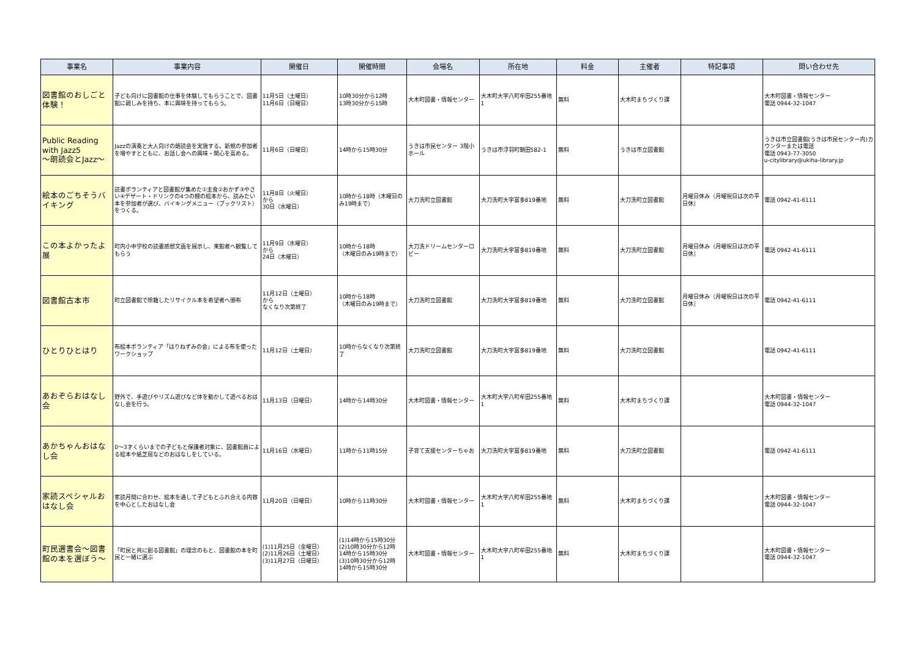| 事業名 | 事業内容 | 開催日 | 開催時間 | 会場名 | 所在地 | 料金 | 主催者 | 特記事項 | 問い合わせ先 |
| --- | --- | --- | --- | --- | --- | --- | --- | --- | --- |
| 図書館のおしごと体験！ | 子ども向けに図書館の仕事を体験してもらうことで、図書館に親しみを持ち、本に興味を持ってもらう。 | 11月5日（土曜日） 11月6日（日曜日） | 10時30分から12時 13時30分から15時 | 大木町図書・情報センター | 大木町大字八町牟田255番地1 | 無料 | 大木町まちづくり課 | | 大木町図書・情報センター 電話 0944-32-1047 |
| Public Reading with Jazz5 ～朗読会とJazz～ | Jazzの演奏と大人向けの朗読会を実施する。新規の参加者を増やすとともに、お話し会への興味・関心を高める。 | 11月6日（日曜日） | 14時から15時30分 | うきは市民センター 3階小ホール | うきは市浮羽町朝田582-1 | 無料 | うきは市立図書館 | | うきは市立図書館(うきは市民センター内)カウンターまたは電話 電話 0943-77-3050 u-citylibrary@ukiha-library.jp |
| 絵本のごちそうバイキング | 読書ボランティアと図書館が集めた①主食②おかず③やさい④デザート・ドリンクの4つの棚の絵本から、読みたい本を参加者が選び、バイキングメニュー（ブックリスト）をつくる。 | 11月8日（火曜日） から 30日（水曜日） | 10時から18時（木曜日のみ19時まで） | 大刀洗町立図書館 | 大刀洗町大字冨多819番地 | 無料 | 大刀洗町立図書館 | 月曜日休み（月曜祝日は次の平日休］ | 電話 0942-41-6111 |
| この本よかったよ展 | 町内小中学校の読書感想文画を展示し、来館者へ観覧してもらう | 11月9日（水曜日） から 24日（木曜日） | 10時から18時 （木曜日のみ19時まで） | 大刀洗ドリームセンターロビー | 大刀洗町大字冨多819番地 | 無料 | 大刀洗町立図書館 | 月曜日休み（月曜祝日は次の平日休］ | 電話 0942-41-6111 |
| 図書館古本市 | 町立図書館で除籍したリサイクル本を希望者へ頒布 | 11月12日（土曜日） から なくなり次第終了 | 10時から18時 （木曜日のみ19時まで） | 大刀洗町立図書館 | 大刀洗町大字冨多819番地 | 無料 | 大刀洗町立図書館 | 月曜日休み（月曜祝日は次の平日休］ | 電話 0942-41-6111 |
| ひとりひとはり | 布絵本ボランティア「はりねずみの会」による布を使ったワークショップ | 11月12日（土曜日） | 10時からなくなり次第終了 | 大刀洗町立図書館 | 大刀洗町大字冨多819番地 | 無料 | 大刀洗町立図書館 | | 電話 0942-41-6111 |
| あおぞらおはなし会 | 野外で、手遊びやリズム遊びなど体を動かして遊べるおはなし会を行う。 | 11月13日（日曜日） | 14時から14時30分 | 大木町図書・情報センター | 大木町大字八町牟田255番地1 | 無料 | 大木町まちづくり課 | | 大木町図書・情報センター 電話 0944-32-1047 |
| あかちゃんおはなし会 | 0～3才くらいまでの子どもと保護者対象に、図書館員による絵本や紙芝居などのおはなしをしている。 | 11月16日（水曜日） | 11時から11時15分 | 子育て支援センターちゃお | 大刀洗町大字冨多819番地 | 無料 | 大刀洗町立図書館 | | 電話 0942-41-6111 |
| 家読スペシャルおはなし会 | 家読月間に合わせ、絵本を通して子どもとふれ合える内容を中心としたおはなし会 | 11月20日（日曜日） | 10時から11時30分 | 大木町図書・情報センター | 大木町大字八町牟田255番地1 | 無料 | 大木町まちづくり課 | | 大木町図書・情報センター 電話 0944-32-1047 |
| 町民選書会～図書館の本を選ぼう～ | 「町民と共に創る図書館」の理念のもと、図書館の本を町民と一緒に選ぶ | (1)11月25日（金曜日） (2)11月26日（土曜日） (3)11月27日（日曜日） | (1)14時から15時30分 (2)10時30分から12時 14時から15時30分 (3)10時30分から12時 14時から15時30分 | 大木町図書・情報センター | 大木町大字八町牟田255番地1 | 無料 | 大木町まちづくり課 | | 大木町図書・情報センター 電話 0944-32-1047 |